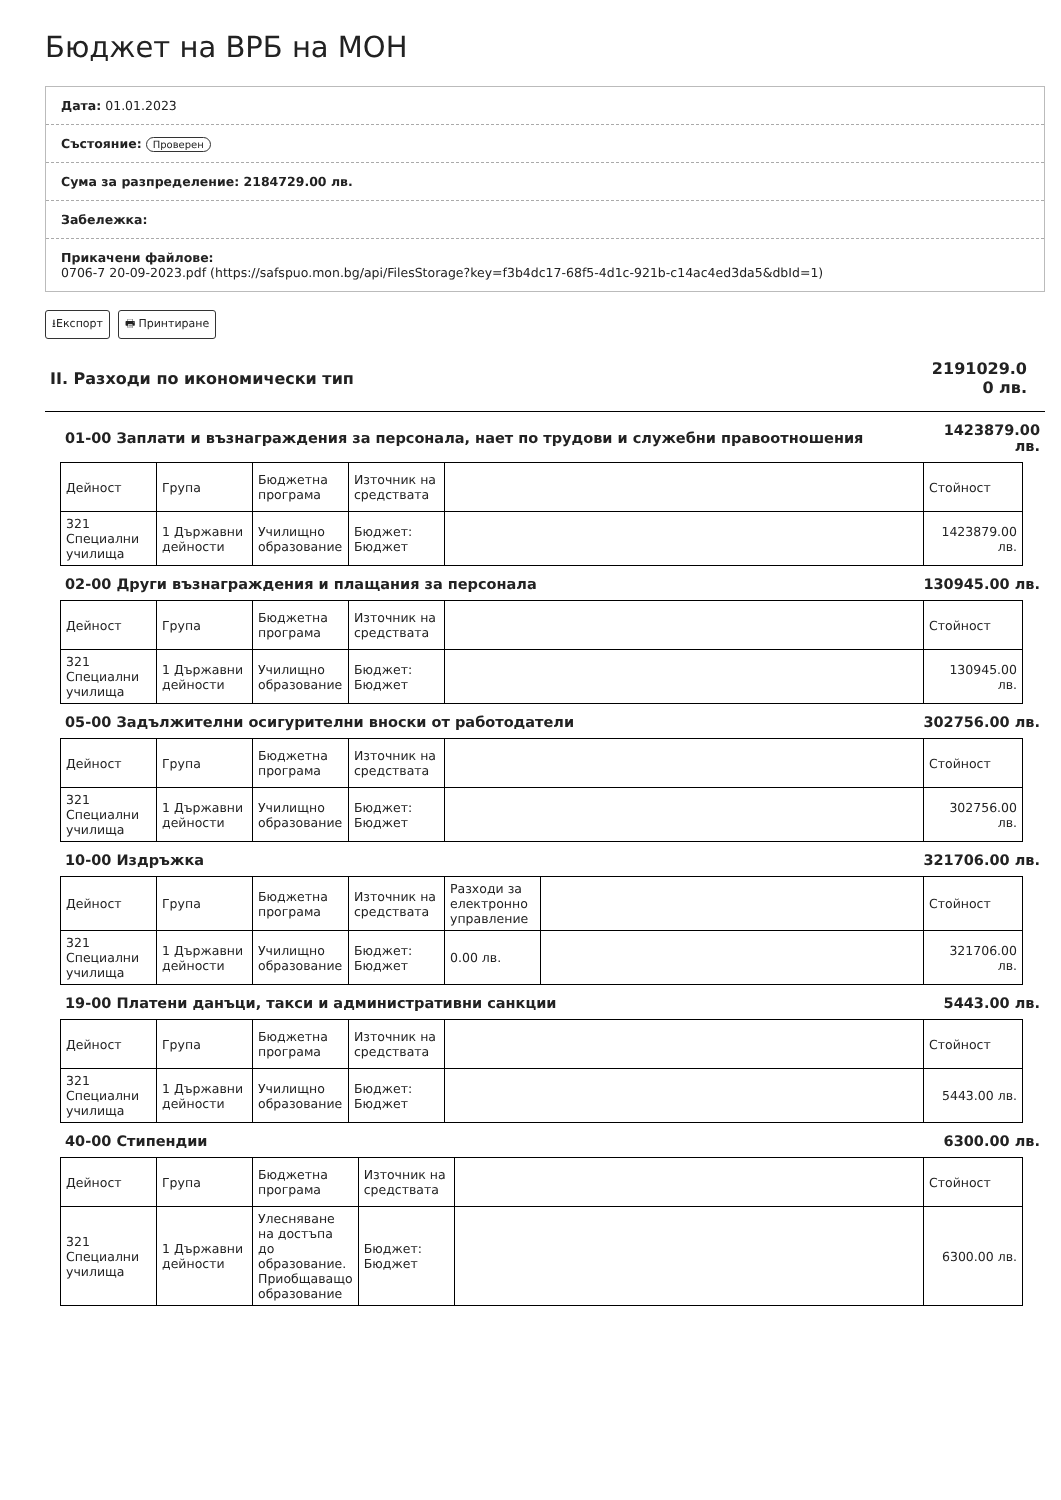Бюджет на ВРБ на МОН
Дата: 01.01.2023
Състояние: Проверен
Сума за разпределение: 2184729.00 лв.
Забележка:
Прикачени файлове:
0706-7 20-09-2023.pdf (https://safspuo.mon.bg/api/FilesStorage?key=f3b4dc17-68f5-4d1c-921b-c14ac4ed3da5&dbId=1)
⭳Експорт 🖶 Принтиране
II. Разходи по икономически тип 2191029.0
0 лв.
01-00 Заплати и възнаграждения за персонала, нает по трудови и служебни правоотношения 1423879.00 лв.
| Дейност | Група | Бюджетна програма | Източник на средствата | | Стойност |
| --- | --- | --- | --- | --- | --- |
| 321 Специални училища | 1 Държавни дейности | Училищно образование | Бюджет: Бюджет | | 1423879.00 лв. |
02-00 Други възнаграждения и плащания за персонала 130945.00 лв.
| Дейност | Група | Бюджетна програма | Източник на средствата | | Стойност |
| --- | --- | --- | --- | --- | --- |
| 321 Специални училища | 1 Държавни дейности | Училищно образование | Бюджет: Бюджет | | 130945.00 лв. |
05-00 Задължителни осигурителни вноски от работодатели 302756.00 лв.
| Дейност | Група | Бюджетна програма | Източник на средствата | | Стойност |
| --- | --- | --- | --- | --- | --- |
| 321 Специални училища | 1 Държавни дейности | Училищно образование | Бюджет: Бюджет | | 302756.00 лв. |
10-00 Издръжка 321706.00 лв.
| Дейност | Група | Бюджетна програма | Източник на средствата | Разходи за електронно управление | | Стойност |
| --- | --- | --- | --- | --- | --- | --- |
| 321 Специални училища | 1 Държавни дейности | Училищно образование | Бюджет: Бюджет | 0.00 лв. | | 321706.00 лв. |
19-00 Платени данъци, такси и административни санкции 5443.00 лв.
| Дейност | Група | Бюджетна програма | Източник на средствата | | Стойност |
| --- | --- | --- | --- | --- | --- |
| 321 Специални училища | 1 Държавни дейности | Училищно образование | Бюджет: Бюджет | | 5443.00 лв. |
40-00 Стипендии 6300.00 лв.
| Дейност | Група | Бюджетна програма | Източник на средствата | | Стойност |
| --- | --- | --- | --- | --- | --- |
| 321 Специални училища | 1 Държавни дейности | Улесняване на достъпа до образование. Приобщаващо образование | Бюджет: Бюджет | | 6300.00 лв. |